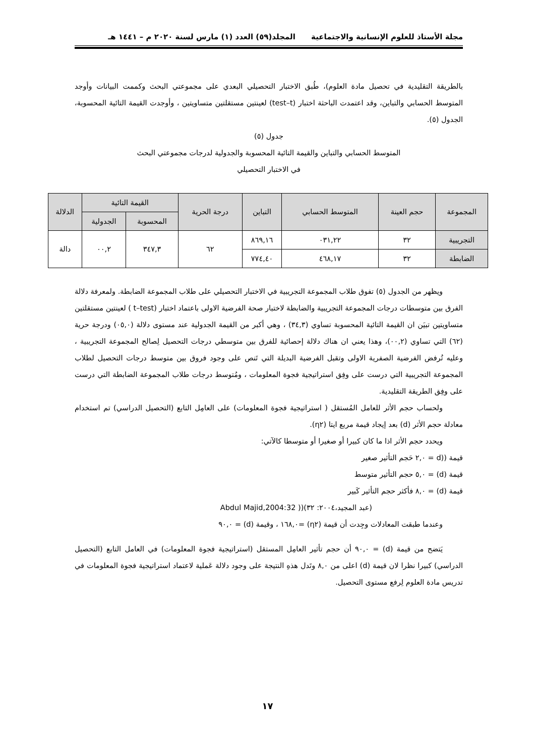مجلة الأستاذ للعلوم الإنسانية والاجتماعية المجلد(٥٩) العدد (١) مارس لسنة ٢٠٢٠ م – ١٤٤١ هـ
بالطريقة التقليدية في تحصيل مادة العلوم)، طُبق الاختبار التحصيلي البعدي على مجموعتي البحث وكممت البيانات وأوجد المتوسط الحسابي والتباين، وقد اعتمدت الباحثة اختبار (test–t) لعينتين مستقلتين متساويتين ، وأوجدت القيمة التائية المحسوبة، الجدول (٥).
جدول (٥)
المتوسط الحسابي والتباين والقيمة التائية المحسوبة والجدولية لدرجات مجموعتي البحث
في الاختبار التحصيلي
| المجموعة | حجم العينة | المتوسط الحسابي | التباين | درجة الحرية | القيمة التائية | | الدلالة |
| --- | --- | --- | --- | --- | --- | --- | --- |
| | | | | | المحسوبة | الجدولية | |
| التجريبية | ٣٢ | ٠٣١,٢٢ | ٨٦٩,١٦ | ٦٢ | ٣٤٧,٣ | ٠٠,٢ | دالة |
| الضابطة | ٣٢ | ٤٦٨,١٧ | ٧٧٤,٤٠ | | | | |
ويظهر من الجدول (٥) تفوق طلاب المجموعة التجريبية في الاختبار التحصيلي على طلاب المجموعة الضابطة. ولمعرفة دلالة الفرق بين متوسطات درجات المجموعة التجريبية والضابطة لاختبار صحة الفرضية الاولى باعتماد اختبار (t–test ) لعينتين مستقلتين متساويتين تبيَن ان القيمة التائية المحسوبة تساوي (٣٤,٣) ، وهي أكبر من القيمة الجدولية عند مستوى دلالة (٠٥,٠) ودرجة حرية (٦٢) التي تساوي (٠٠,٢)، وهذا يعني ان هناك دلالة إحصائية للفرق بين متوسطي درجات التحصيل لِصالح المجموعة التجريبية ، وعليه تُرفض الفرضية الصفرية الاولى وتقبل الفرضية البديلة التي تَنص على وجود فروق بين متوسط درجات التحصيل لطلاب المجموعة التجريبية التي درست على وفِق استراتيجية فجوة المعلومات ، ومُتوسط درجات طلاب المجموعة الضابطة التي درست على وفِق الطريقة التقليدية.
ولحساب حجم الأثر للعامل المُستقل ( استراتيجية فجوة المعلومات) على العامِل التابع (التحصيل الدراسي) تم استخدام معادلة حجم الأثر (d) بعد إيجاد قيمة مربع ايتا (η٢).
ويحدد حجم الأثر اذا ما كان كبيرا أو صغيرا أو متوسطا كالآتي:
قيمة ((d = ٢,٠ حَجم التأثير صغير
قيمة (d) = ٥,٠ حجم التأثير متوسط
قيمة (d) = ٨,٠ فأكثر حجم التأثير كَبير
(عبد المجيد،٢٠٠٤: ٣٢)(( Abdul Majid,2004:32
وعندما طبقت المعادلات وجِدت أن قيمة (η٢) =١٦٨,٠ ، وقيمة (d) = ٩٠,٠
يَتضح من قيمة (d) = ٩٠,٠ أن حجم تأثير العامِل المستقل (استراتيجية فجوة المعلومات) في العامل التابع (التحصيل الدراسي) كبيرا نظرا لان قيمة (d) اعلى من ٨,٠ وتَدل هذهِ النتيجة على وجود دلالة عَملية لاعتماد استراتيجية فجوة المعلومات في تدريس مادة العلوم لِرفع مستوى التحصيل.
١٧